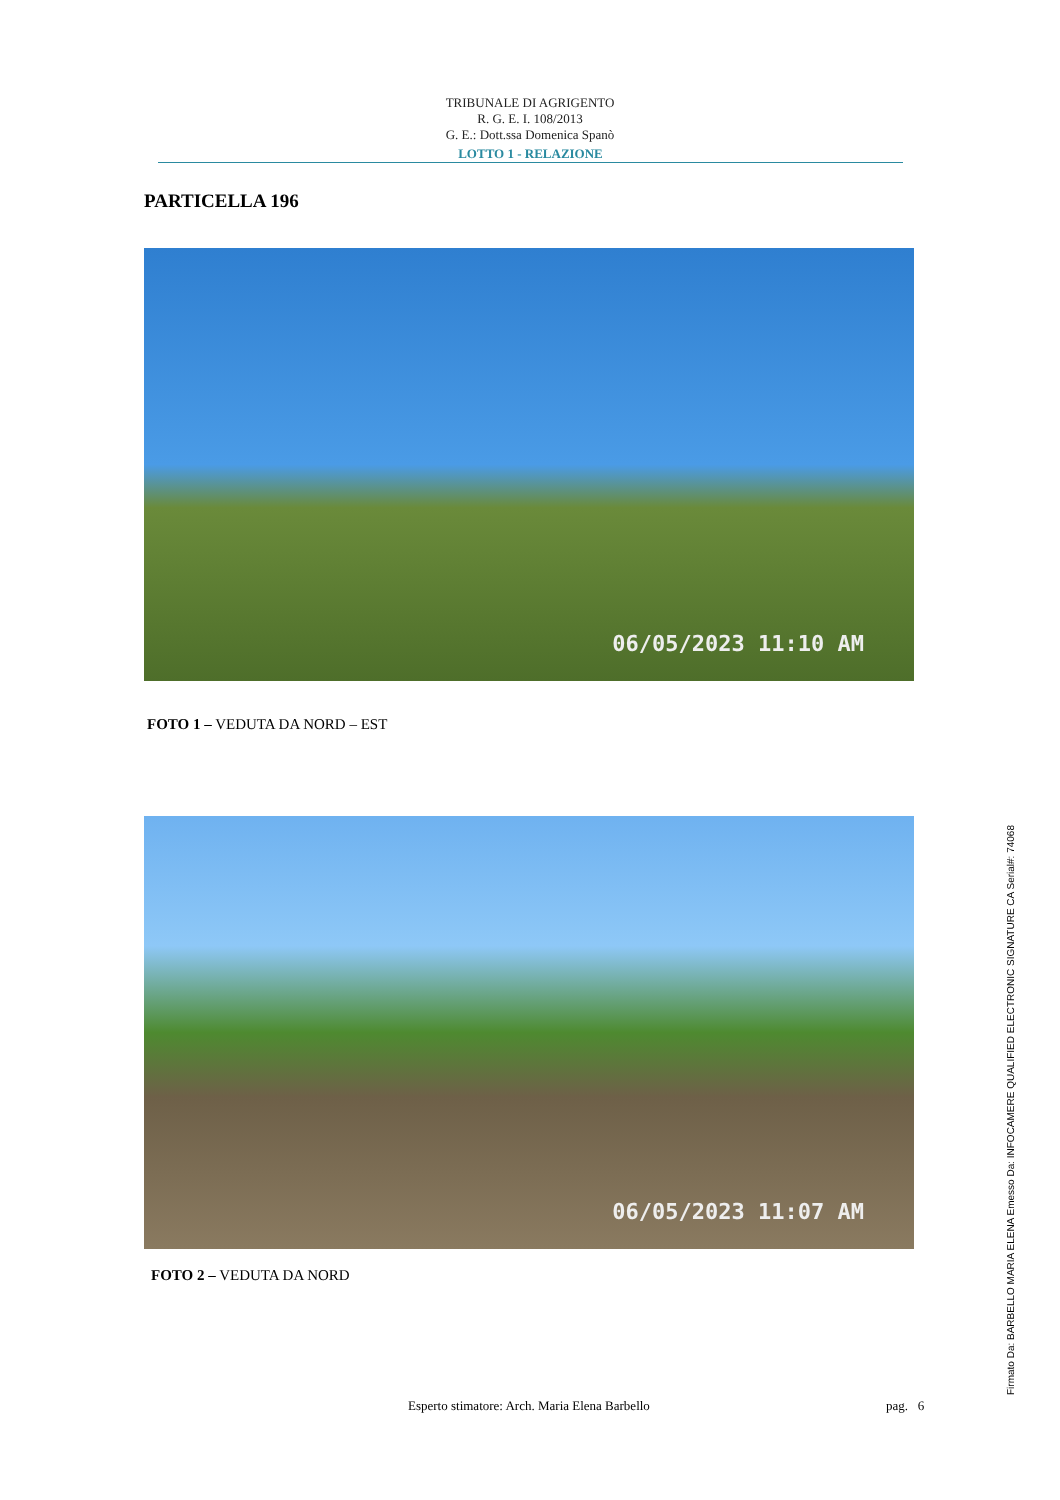TRIBUNALE DI AGRIGENTO
R. G. E. I. 108/2013
G. E.: Dott.ssa Domenica Spanò
LOTTO 1 - RELAZIONE
PARTICELLA 196
06/05/2023 11:10 AM
FOTO 1 – VEDUTA DA NORD – EST
06/05/2023 11:07 AM
FOTO 2 – VEDUTA DA NORD
Esperto stimatore: Arch. Maria Elena Barbello
pag. 6 Firmato Da: BARBELLO MARIA ELENA Emesso Da: INFOCAMERE QUALIFIED ELECTRONIC SIGNATURE CA Serial#: 74068